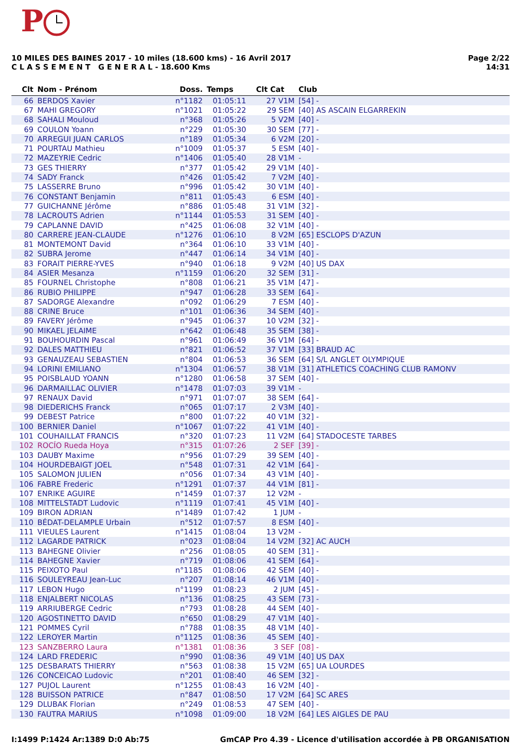P
Page 2/22
14:31
10 MILES DES BAINES 2017 - 10 miles (18.600 kms) - 16 Avril 2017
C L A S S E M E N T G E N E R A L - 18.600 Kms
| Clt | Nom - Prénom | Doss. | Temps | Clt Cat | Club |
| --- | --- | --- | --- | --- | --- |
| 66 | BERDOS Xavier | n°1182 | 01:05:11 | 27 V1M | [54] - |
| 67 | MAHI GREGORY | n°1021 | 01:05:22 | 29 SEM | [40] AS ASCAIN ELGARREKIN |
| 68 | SAHALI Mouloud | n°368 | 01:05:26 | 5 V2M | [40] - |
| 69 | COULON Yoann | n°229 | 01:05:30 | 30 SEM | [77] - |
| 70 | ARREGUI JUAN CARLOS | n°189 | 01:05:34 | 6 V2M | [20] - |
| 71 | POURTAU Mathieu | n°1009 | 01:05:37 | 5 ESM | [40] - |
| 72 | MAZEYRIE Cedric | n°1406 | 01:05:40 | 28 V1M | - |
| 73 | GES THIERRY | n°377 | 01:05:42 | 29 V1M | [40] - |
| 74 | SADY Franck | n°426 | 01:05:42 | 7 V2M | [40] - |
| 75 | LASSERRE Bruno | n°996 | 01:05:42 | 30 V1M | [40] - |
| 76 | CONSTANT Benjamin | n°811 | 01:05:43 | 6 ESM | [40] - |
| 77 | GUICHANNE Jérôme | n°886 | 01:05:48 | 31 V1M | [32] - |
| 78 | LACROUTS Adrien | n°1144 | 01:05:53 | 31 SEM | [40] - |
| 79 | CAPLANNE DAVID | n°425 | 01:06:08 | 32 V1M | [40] - |
| 80 | CARRERE JEAN-CLAUDE | n°1276 | 01:06:10 | 8 V2M | [65] ESCLOPS D'AZUN |
| 81 | MONTEMONT David | n°364 | 01:06:10 | 33 V1M | [40] - |
| 82 | SUBRA Jerome | n°447 | 01:06:14 | 34 V1M | [40] - |
| 83 | FORAIT PIERRE-YVES | n°940 | 01:06:18 | 9 V2M | [40] US DAX |
| 84 | ASIER Mesanza | n°1159 | 01:06:20 | 32 SEM | [31] - |
| 85 | FOURNEL Christophe | n°808 | 01:06:21 | 35 V1M | [47] - |
| 86 | RUBIO PHILIPPE | n°947 | 01:06:28 | 33 SEM | [64] - |
| 87 | SADORGE Alexandre | n°092 | 01:06:29 | 7 ESM | [40] - |
| 88 | CRINE Bruce | n°101 | 01:06:36 | 34 SEM | [40] - |
| 89 | FAVERY Jérôme | n°945 | 01:06:37 | 10 V2M | [32] - |
| 90 | MIKAEL JELAIME | n°642 | 01:06:48 | 35 SEM | [38] - |
| 91 | BOUHOURDIN Pascal | n°961 | 01:06:49 | 36 V1M | [64] - |
| 92 | DALES MATTHIEU | n°821 | 01:06:52 | 37 V1M | [33] BRAUD AC |
| 93 | GENAUZEAU SEBASTIEN | n°804 | 01:06:53 | 36 SEM | [64] S/L ANGLET OLYMPIQUE |
| 94 | LORINI EMILIANO | n°1304 | 01:06:57 | 38 V1M | [31] ATHLETICS COACHING CLUB RAMONV |
| 95 | POISBLAUD YOANN | n°1280 | 01:06:58 | 37 SEM | [40] - |
| 96 | DARMAILLAC OLIVIER | n°1478 | 01:07:03 | 39 V1M | - |
| 97 | RENAUX David | n°971 | 01:07:07 | 38 SEM | [64] - |
| 98 | DIEDERICHS Franck | n°065 | 01:07:17 | 2 V3M | [40] - |
| 99 | DEBEST Patrice | n°800 | 01:07:22 | 40 V1M | [32] - |
| 100 | BERNIER Daniel | n°1067 | 01:07:22 | 41 V1M | [40] - |
| 101 | COUHAILLAT FRANCIS | n°320 | 01:07:23 | 11 V2M | [64] STADOCESTE TARBES |
| 102 | ROCÍO Rueda Hoya | n°315 | 01:07:26 | 2 SEF | [39] - |
| 103 | DAUBY Maxime | n°956 | 01:07:29 | 39 SEM | [40] - |
| 104 | HOURDEBAIGT JOEL | n°548 | 01:07:31 | 42 V1M | [64] - |
| 105 | SALOMON JULIEN | n°056 | 01:07:34 | 43 V1M | [40] - |
| 106 | FABRE Frederic | n°1291 | 01:07:37 | 44 V1M | [81] - |
| 107 | ENRIKE AGUIRE | n°1459 | 01:07:37 | 12 V2M | - |
| 108 | MITTELSTADT Ludovic | n°1119 | 01:07:41 | 45 V1M | [40] - |
| 109 | BIRON ADRIAN | n°1489 | 01:07:42 | 1 JUM | - |
| 110 | BÉDAT-DELAMPLE Urbain | n°512 | 01:07:57 | 8 ESM | [40] - |
| 111 | VIEULES Laurent | n°1415 | 01:08:04 | 13 V2M | - |
| 112 | LAGARDE PATRICK | n°023 | 01:08:04 | 14 V2M | [32] AC AUCH |
| 113 | BAHEGNE Olivier | n°256 | 01:08:05 | 40 SEM | [31] - |
| 114 | BAHEGNE Xavier | n°719 | 01:08:06 | 41 SEM | [64] - |
| 115 | PEIXOTO Paul | n°1185 | 01:08:06 | 42 SEM | [40] - |
| 116 | SOULEYREAU Jean-Luc | n°207 | 01:08:14 | 46 V1M | [40] - |
| 117 | LEBON Hugo | n°1199 | 01:08:23 | 2 JUM | [45] - |
| 118 | ENJALBERT NICOLAS | n°136 | 01:08:25 | 43 SEM | [73] - |
| 119 | ARRIUBERGE Cedric | n°793 | 01:08:28 | 44 SEM | [40] - |
| 120 | AGOSTINETTO DAVID | n°650 | 01:08:29 | 47 V1M | [40] - |
| 121 | POMMES Cyril | n°788 | 01:08:35 | 48 V1M | [40] - |
| 122 | LEROYER Martin | n°1125 | 01:08:36 | 45 SEM | [40] - |
| 123 | SANZBERRO Laura | n°1381 | 01:08:36 | 3 SEF | [08] - |
| 124 | LARD FREDERIC | n°990 | 01:08:36 | 49 V1M | [40] US DAX |
| 125 | DESBARATS THIERRY | n°563 | 01:08:38 | 15 V2M | [65] UA LOURDES |
| 126 | CONCEICAO Ludovic | n°201 | 01:08:40 | 46 SEM | [32] - |
| 127 | PUJOL Laurent | n°1255 | 01:08:43 | 16 V2M | [40] - |
| 128 | BUISSON PATRICE | n°847 | 01:08:50 | 17 V2M | [64] SC ARES |
| 129 | DLUBAK Florian | n°249 | 01:08:53 | 47 SEM | [40] - |
| 130 | FAUTRA MARIUS | n°1098 | 01:09:00 | 18 V2M | [64] LES AIGLES DE PAU |
GmCAP Pro 4.39 - Licence d'utilisation accordée à PB ORGANISATION I:1499 P:1424 Ar:1389 D:0 Ab:75